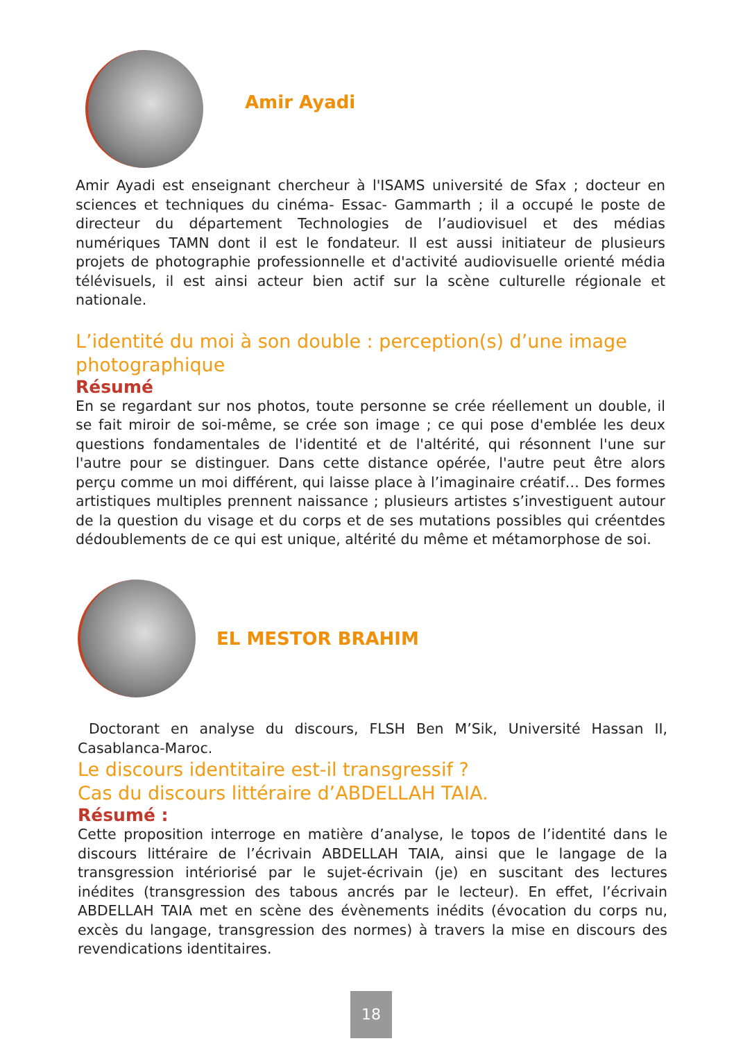Amir Ayadi
Amir Ayadi est enseignant chercheur à l'ISAMS université de Sfax ; docteur en sciences et techniques du cinéma- Essac- Gammarth ; il a occupé le poste de directeur du département Technologies de l’audiovisuel et des médias numériques TAMN dont il est le fondateur. Il est aussi initiateur de plusieurs projets de photographie professionnelle et d'activité audiovisuelle orienté média télévisuels, il est ainsi acteur bien actif sur la scène culturelle régionale et nationale.
L’identité du moi à son double : perception(s) d’une image photographique
Résumé
En se regardant sur nos photos, toute personne se crée réellement un double, il se fait miroir de soi-même, se crée son image ; ce qui pose d'emblée les deux questions fondamentales de l'identité et de l'altérité, qui résonnent l'une sur l'autre pour se distinguer. Dans cette distance opérée, l'autre peut être alors perçu comme un moi différent, qui laisse place à l’imaginaire créatif… Des formes artistiques multiples prennent naissance ; plusieurs artistes s’investiguent autour de la question du visage et du corps et de ses mutations possibles qui créentdes dédoublements de ce qui est unique, altérité du même et métamorphose de soi.
EL MESTOR BRAHIM
Doctorant en analyse du discours, FLSH Ben M’Sik, Université Hassan II, Casablanca-Maroc.
Le discours identitaire est-il transgressif ?
Cas du discours littéraire d’ABDELLAH TAIA.
Résumé :
Cette proposition interroge en matière d’analyse, le topos de l’identité dans le discours littéraire de l’écrivain ABDELLAH TAIA, ainsi que le langage de la transgression intériorisé par le sujet-écrivain (je) en suscitant des lectures inédites (transgression des tabous ancrés par le lecteur). En effet, l’écrivain ABDELLAH TAIA met en scène des évènements inédits (évocation du corps nu, excès du langage, transgression des normes) à travers la mise en discours des revendications identitaires.
18